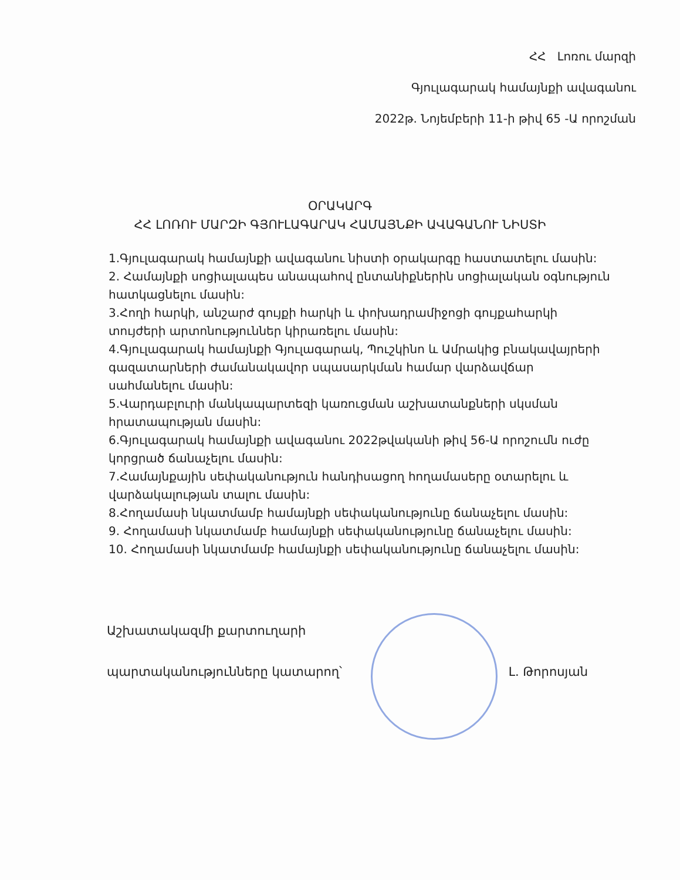ՀՀ Լոռու մարզի
Գյուլագարակ համայնքի ավագանու
2022թ. Նոյեմբերի 11-ի թիվ 65 -Ա որոշման
ՕՐԱԿԱՐԳ
ՀՀ ԼՈՌՈՒ ՄԱՐԶԻ ԳՅՈՒԼԱԳԱՐԱԿ ՀԱՄԱՅՆՔԻ ԱՎԱԳԱՆՈՒ ՆԻՍՏԻ
1.Գյուլագարակ համայնքի ավագանու նիստի օրակարգը հաստատելու մասին:
2. Համայնքի սոցիալապես անապահով ընտանիքներին սոցիալական օգնություն հատկացնելու մասին:
3.Հողի հարկի, անշարժ գույքի հարկի և փոխադրամիջոցի գույքահարկի տույժերի արտոնություններ կիրառելու մասին:
4.Գյուլագարակ համայնքի Գյուլագարակ, Պուշկինո և Ամրակից բնակավայրերի գազատարների ժամանակավոր սպասարկման համար վարձավճար սահմանելու մասին:
5.Վարդաբլուրի մանկապարտեզի կառուցման աշխատանքների սկսման հրատապության մասին:
6.Գյուլագարակ համայնքի ավագանու 2022թվականի թիվ 56-Ա որոշումն ուժը կորցրած ճանաչելու մասին:
7.Համայնքային սեփականություն հանդիսացող հողամասերը օտարելու և վարձակալության տալու մասին:
8.Հողամասի նկատմամբ համայնքի սեփականությունը ճանաչելու մասին:
9. Հողամասի նկատմամբ համայնքի սեփականությունը ճանաչելու մասին:
10. Հողամասի նկատմամբ համայնքի սեփականությունը ճանաչելու մասին:
Աշխատակազմի քարտուղարի
պարտականությունները կատարող՝ Լ. Թորոսյան